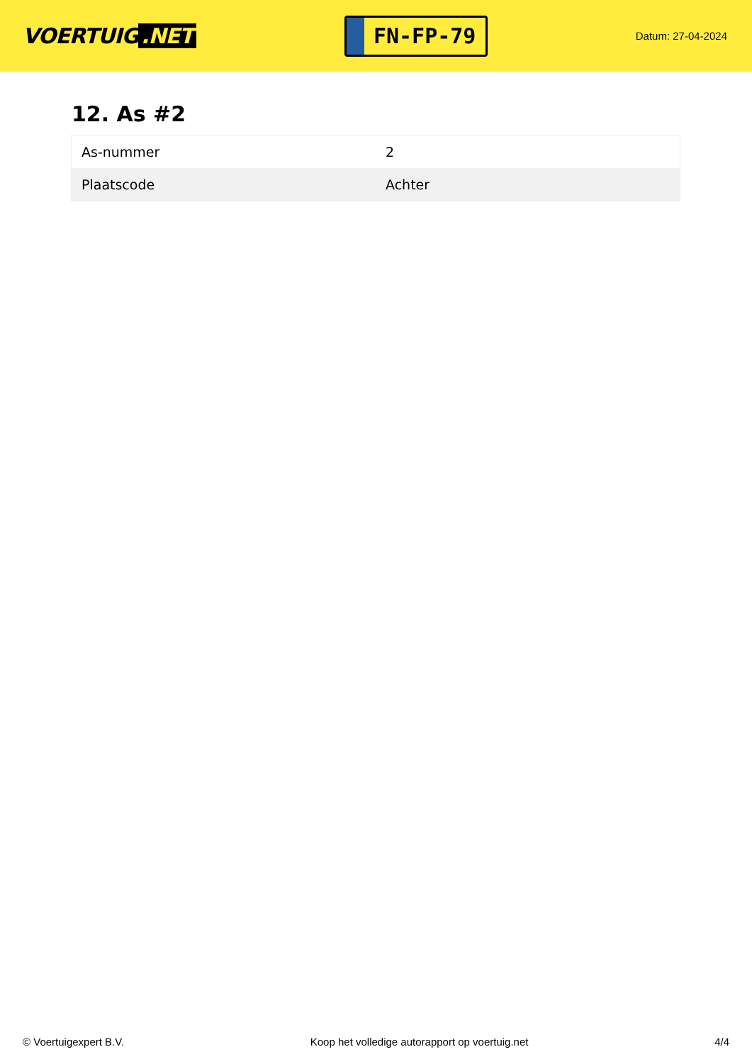VOERTUIG.NET
FN-FP-79
Datum: 27-04-2024
12. As #2
| As-nummer | 2 |
| Plaatscode | Achter |
© Voertuigexpert B.V. Koop het volledige autorapport op voertuig.net 4/4